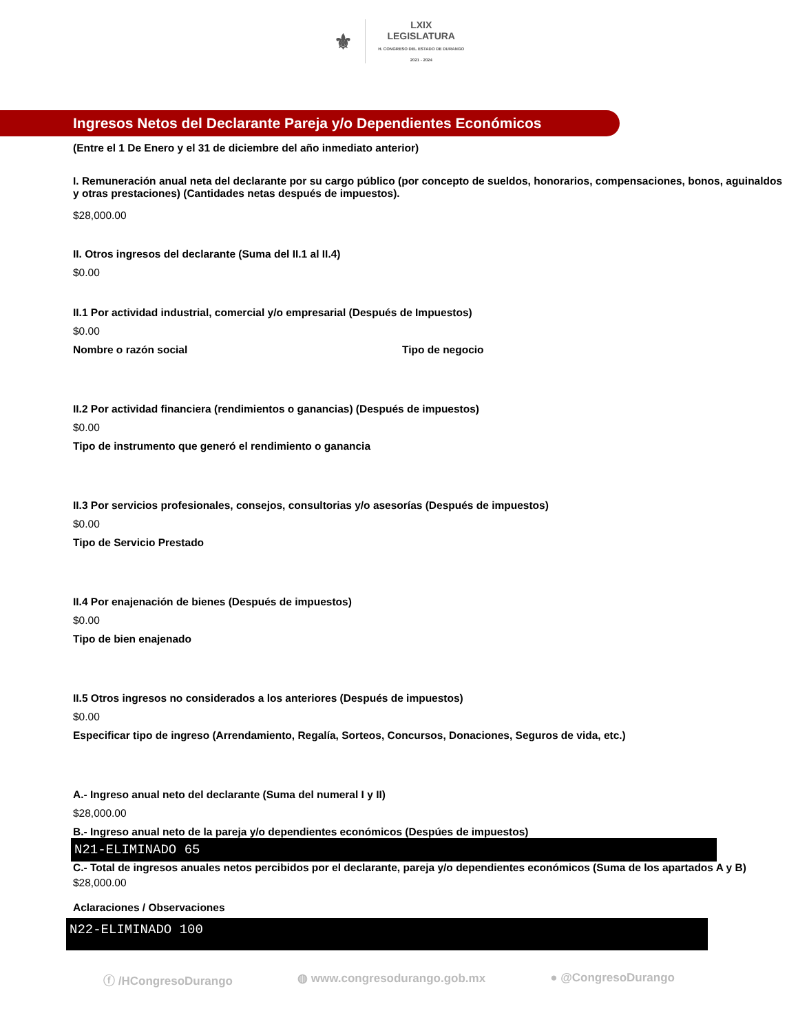⚜ LXIX
LEGISLATURA
H. CONGRESO DEL ESTADO DE DURANGO
2021 - 2024
Ingresos Netos del Declarante Pareja y/o Dependientes Económicos
(Entre el 1 De Enero y el 31 de diciembre del año inmediato anterior)
I. Remuneración anual neta del declarante por su cargo público (por concepto de sueldos, honorarios, compensaciones, bonos, aguinaldos y otras prestaciones) (Cantidades netas después de impuestos).
$28,000.00
II. Otros ingresos del declarante (Suma del II.1 al II.4)
$0.00
II.1 Por actividad industrial, comercial y/o empresarial (Después de Impuestos)
$0.00
Nombre o razón social Tipo de negocio
II.2 Por actividad financiera (rendimientos o ganancias) (Después de impuestos)
$0.00
Tipo de instrumento que generó el rendimiento o ganancia
II.3 Por servicios profesionales, consejos, consultorias y/o asesorías (Después de impuestos)
$0.00
Tipo de Servicio Prestado
II.4 Por enajenación de bienes (Después de impuestos)
$0.00
Tipo de bien enajenado
II.5 Otros ingresos no considerados a los anteriores (Después de impuestos)
$0.00
Especificar tipo de ingreso (Arrendamiento, Regalía, Sorteos, Concursos, Donaciones, Seguros de vida, etc.)
A.- Ingreso anual neto del declarante (Suma del numeral I y II)
$28,000.00
B.- Ingreso anual neto de la pareja y/o dependientes económicos (Despúes de impuestos)
N21-ELIMINADO 65
C.- Total de ingresos anuales netos percibidos por el declarante, pareja y/o dependientes económicos (Suma de los apartados A y B)
$28,000.00
Aclaraciones / Observaciones
N22-ELIMINADO 100
ⓕ /HCongresoDurango ◍ www.congresodurango.gob.mx ● @CongresoDurango